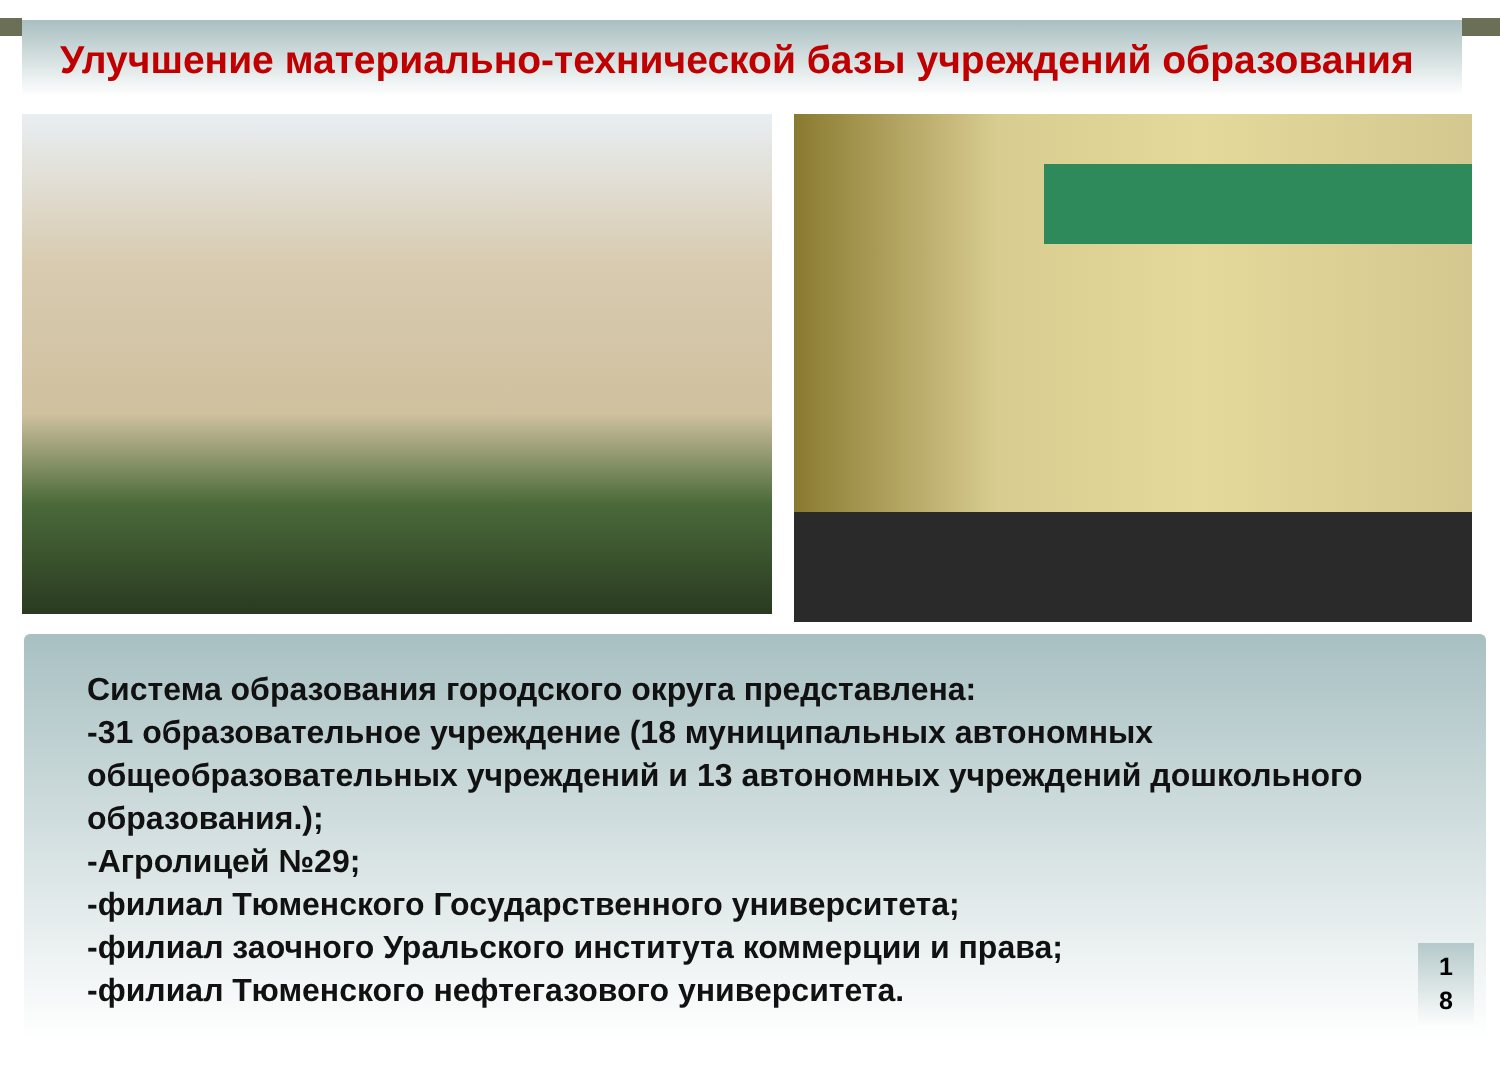Улучшение материально-технической базы учреждений образования
Система образования городского округа представлена:
-31 образовательное учреждение (18 муниципальных автономных общеобразовательных учреждений и 13 автономных учреждений дошкольного образования.);
-Агролицей №29;
-филиал Тюменского Государственного университета;
-филиал заочного Уральского института коммерции и права;
-филиал Тюменского нефтегазового университета.
1
8